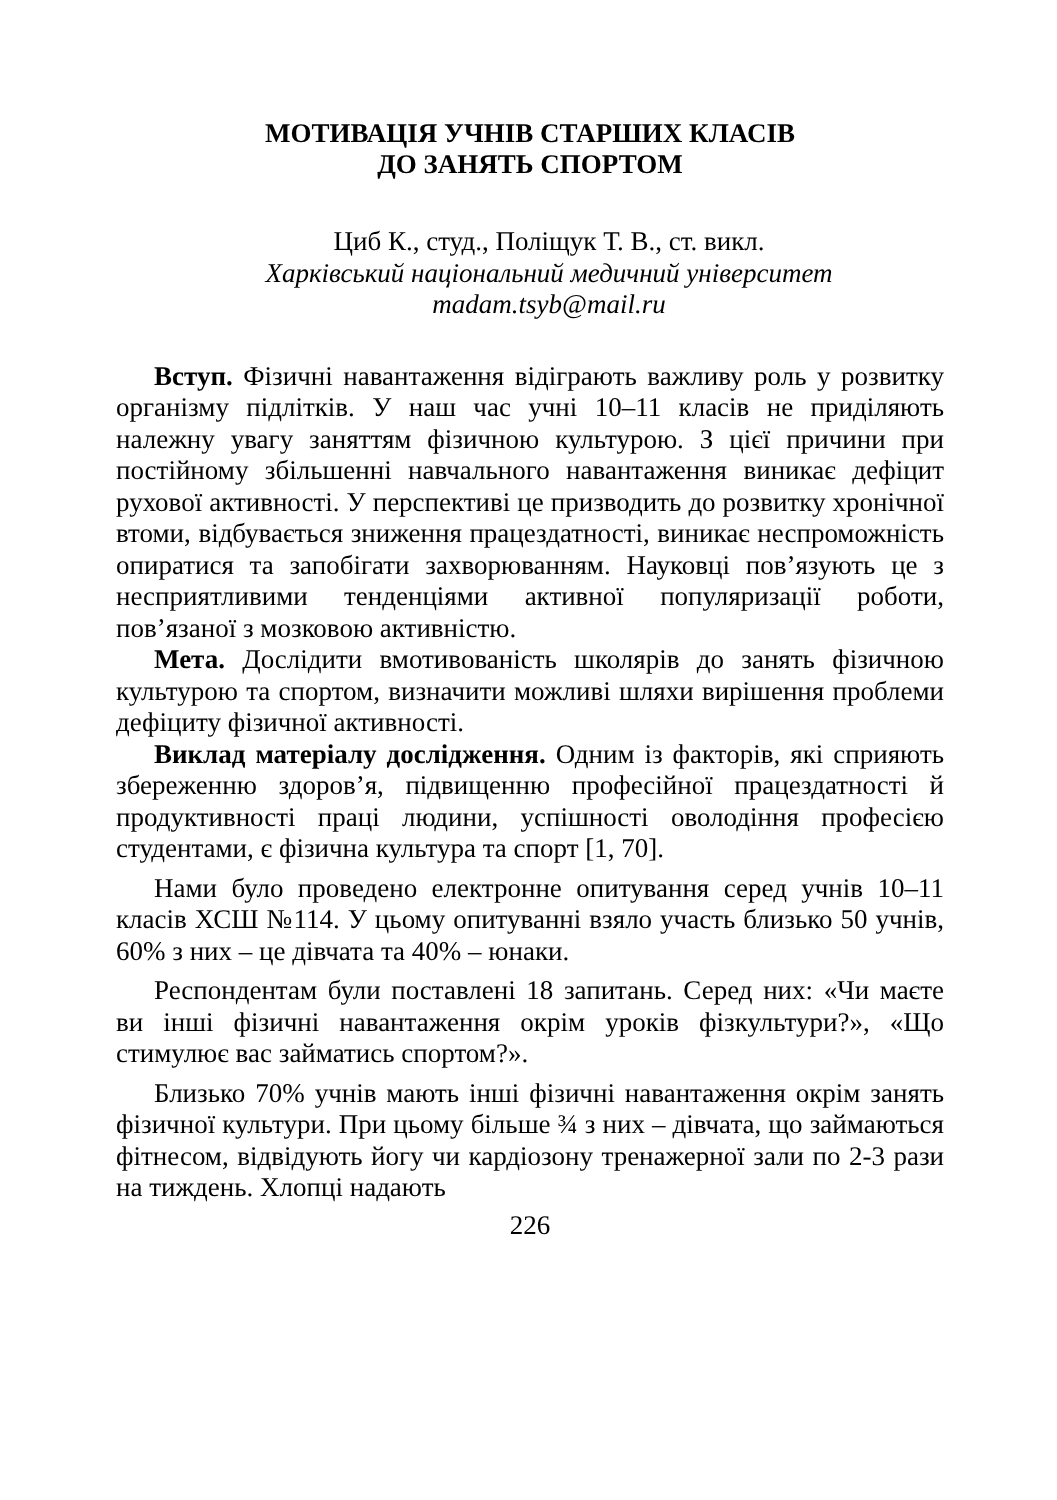МОТИВАЦІЯ УЧНІВ СТАРШИХ КЛАСІВ
ДО ЗАНЯТЬ СПОРТОМ
Циб К., студ., Поліщук Т. В., ст. викл.
Харківський національний медичний університет
madam.tsyb@mail.ru
Вступ. Фізичні навантаження відіграють важливу роль у розвитку організму підлітків. У наш час учні 10–11 класів не приділяють належну увагу заняттям фізичною культурою. З цієї причини при постійному збільшенні навчального навантаження виникає дефіцит рухової активності. У перспективі це призводить до розвитку хронічної втоми, відбувається зниження працездатності, виникає неспроможність опиратися та запобігати захворюванням. Науковці пов’язують це з несприятливими тенденціями активної популяризації роботи, пов’язаної з мозковою активністю.
Мета. Дослідити вмотивованість школярів до занять фізичною культурою та спортом, визначити можливі шляхи вирішення проблеми дефіциту фізичної активності.
Виклад матеріалу дослідження. Одним із факторів, які сприяють збереженню здоров’я, підвищенню професійної працездатності й продуктивності праці людини, успішності оволодіння професією студентами, є фізична культура та спорт [1, 70].
Нами було проведено електронне опитування серед учнів 10–11 класів ХСШ №114. У цьому опитуванні взяло участь близько 50 учнів, 60% з них – це дівчата та 40% – юнаки.
Респондентам були поставлені 18 запитань. Серед них: «Чи маєте ви інші фізичні навантаження окрім уроків фізкультури?», «Що стимулює вас займатись спортом?».
Близько 70% учнів мають інші фізичні навантаження окрім занять фізичної культури. При цьому більше ¾ з них – дівчата, що займаються фітнесом, відвідують йогу чи кардіозону тренажерної зали по 2-3 рази на тиждень. Хлопці надають
226